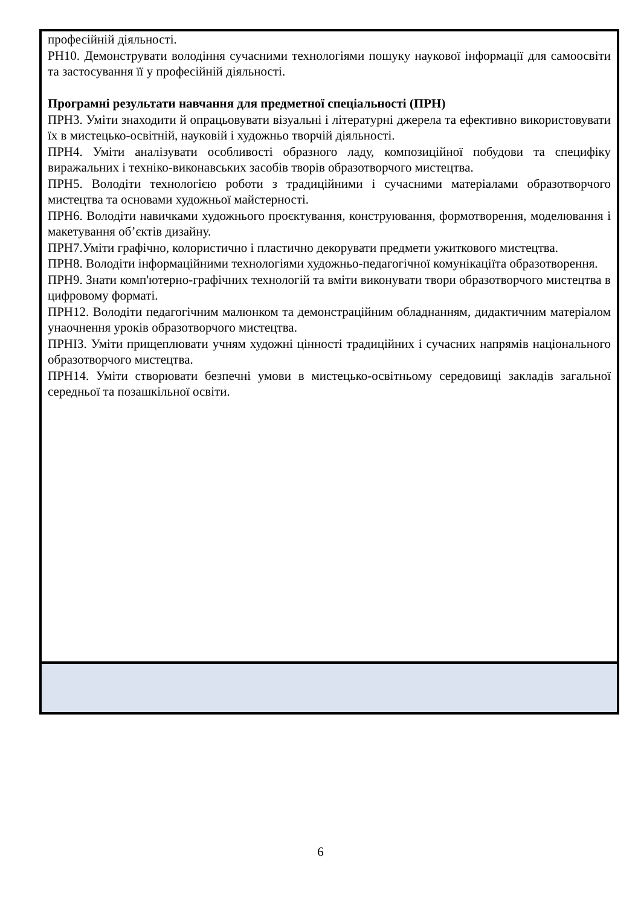| професійній діяльності. РН10. Демонструвати володіння сучасними технологіями пошуку наукової інформації для самоосвіти та застосування її у професійній діяльності. Програмні результати навчання для предметної спеціальності (ПРН) ПРН3. Уміти знаходити й опрацьовувати візуальні і літературні джерела та ефективно використовувати їх в мистецько-освітній, науковій і художньо творчій діяльності. ПРН4. Уміти аналізувати особливості образного ладу, композиційної побудови та специфіку виражальних і техніко-виконавських засобів творів образотворчого мистецтва. ПРН5. Володіти технологією роботи з традиційними і сучасними матеріалами образотворчого мистецтва та основами художньої майстерності. ПРН6. Володіти навичками художнього проєктування, конструювання, формотворення, моделювання і макетування об’єктів дизайну. ПРН7.Уміти графічно, колористично і пластично декорувати предмети ужиткового мистецтва. ПРН8. Володіти інформаційними технологіями художньо-педагогічної комунікаціїта образотворення. ПРН9. Знати комп'ютерно-графічних технологій та вміти виконувати твори образотворчого мистецтва в цифровому форматі. ПРН12. Володіти педагогічним малюнком та демонстраційним обладнанням, дидактичним матеріалом унаочнення уроків образотворчого мистецтва. ПРНІЗ. Уміти прищеплювати учням художні цінності традиційних і сучасних напрямів національного образотворчого мистецтва. ПРН14. Уміти створювати безпечні умови в мистецько-освітньому середовищі закладів загальної середньої та позашкільної освіти. |
6